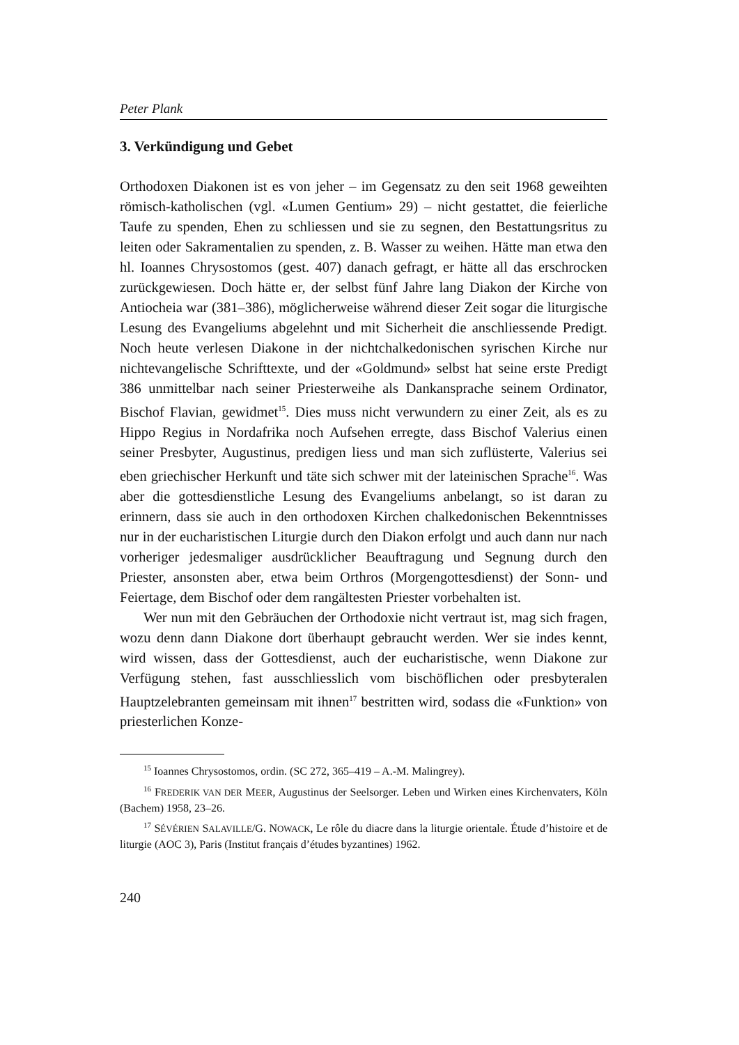Peter Plank
3. Verkündigung und Gebet
Orthodoxen Diakonen ist es von jeher – im Gegensatz zu den seit 1968 geweihten römisch-katholischen (vgl. «Lumen Gentium» 29) – nicht gestattet, die feierliche Taufe zu spenden, Ehen zu schliessen und sie zu segnen, den Bestattungsritus zu leiten oder Sakramentalien zu spenden, z. B. Wasser zu weihen. Hätte man etwa den hl. Ioannes Chrysostomos (gest. 407) danach gefragt, er hätte all das erschrocken zurückgewiesen. Doch hätte er, der selbst fünf Jahre lang Diakon der Kirche von Antiocheia war (381–386), möglicherweise während dieser Zeit sogar die liturgische Lesung des Evangeliums abgelehnt und mit Sicherheit die anschliessende Predigt. Noch heute verlesen Diakone in der nichtchalkedonischen syrischen Kirche nur nichtevangelische Schrifttexte, und der «Goldmund» selbst hat seine erste Predigt 386 unmittelbar nach seiner Priesterweihe als Dankansprache seinem Ordinator, Bischof Flavian, gewidmet<sup>15</sup>. Dies muss nicht verwundern zu einer Zeit, als es zu Hippo Regius in Nordafrika noch Aufsehen erregte, dass Bischof Valerius einen seiner Presbyter, Augustinus, predigen liess und man sich zuflüsterte, Valerius sei eben griechischer Herkunft und täte sich schwer mit der lateinischen Sprache<sup>16</sup>. Was aber die gottesdienstliche Lesung des Evangeliums anbelangt, so ist daran zu erinnern, dass sie auch in den orthodoxen Kirchen chalkedonischen Bekenntnisses nur in der eucharistischen Liturgie durch den Diakon erfolgt und auch dann nur nach vorheriger jedesmaliger ausdrücklicher Beauftragung und Segnung durch den Priester, ansonsten aber, etwa beim Orthros (Morgengottesdienst) der Sonn- und Feiertage, dem Bischof oder dem rangältesten Priester vorbehalten ist.
Wer nun mit den Gebräuchen der Orthodoxie nicht vertraut ist, mag sich fragen, wozu denn dann Diakone dort überhaupt gebraucht werden. Wer sie indes kennt, wird wissen, dass der Gottesdienst, auch der eucharistische, wenn Diakone zur Verfügung stehen, fast ausschliesslich vom bischöflichen oder presbyteralen Hauptzelebranten gemeinsam mit ihnen<sup>17</sup> bestritten wird, sodass die «Funktion» von priesterlichen Konze-
<sup>15</sup> Ioannes Chrysostomos, ordin. (SC 272, 365–419 – A.-M. Malingrey).
<sup>16</sup> FREDERIK VAN DER MEER, Augustinus der Seelsorger. Leben und Wirken eines Kirchenvaters, Köln (Bachem) 1958, 23–26.
<sup>17</sup> SÉVÉRIEN SALAVILLE/G. NOWACK, Le rôle du diacre dans la liturgie orientale. Étude d’histoire et de liturgie (AOC 3), Paris (Institut français d’études byzantines) 1962.
240